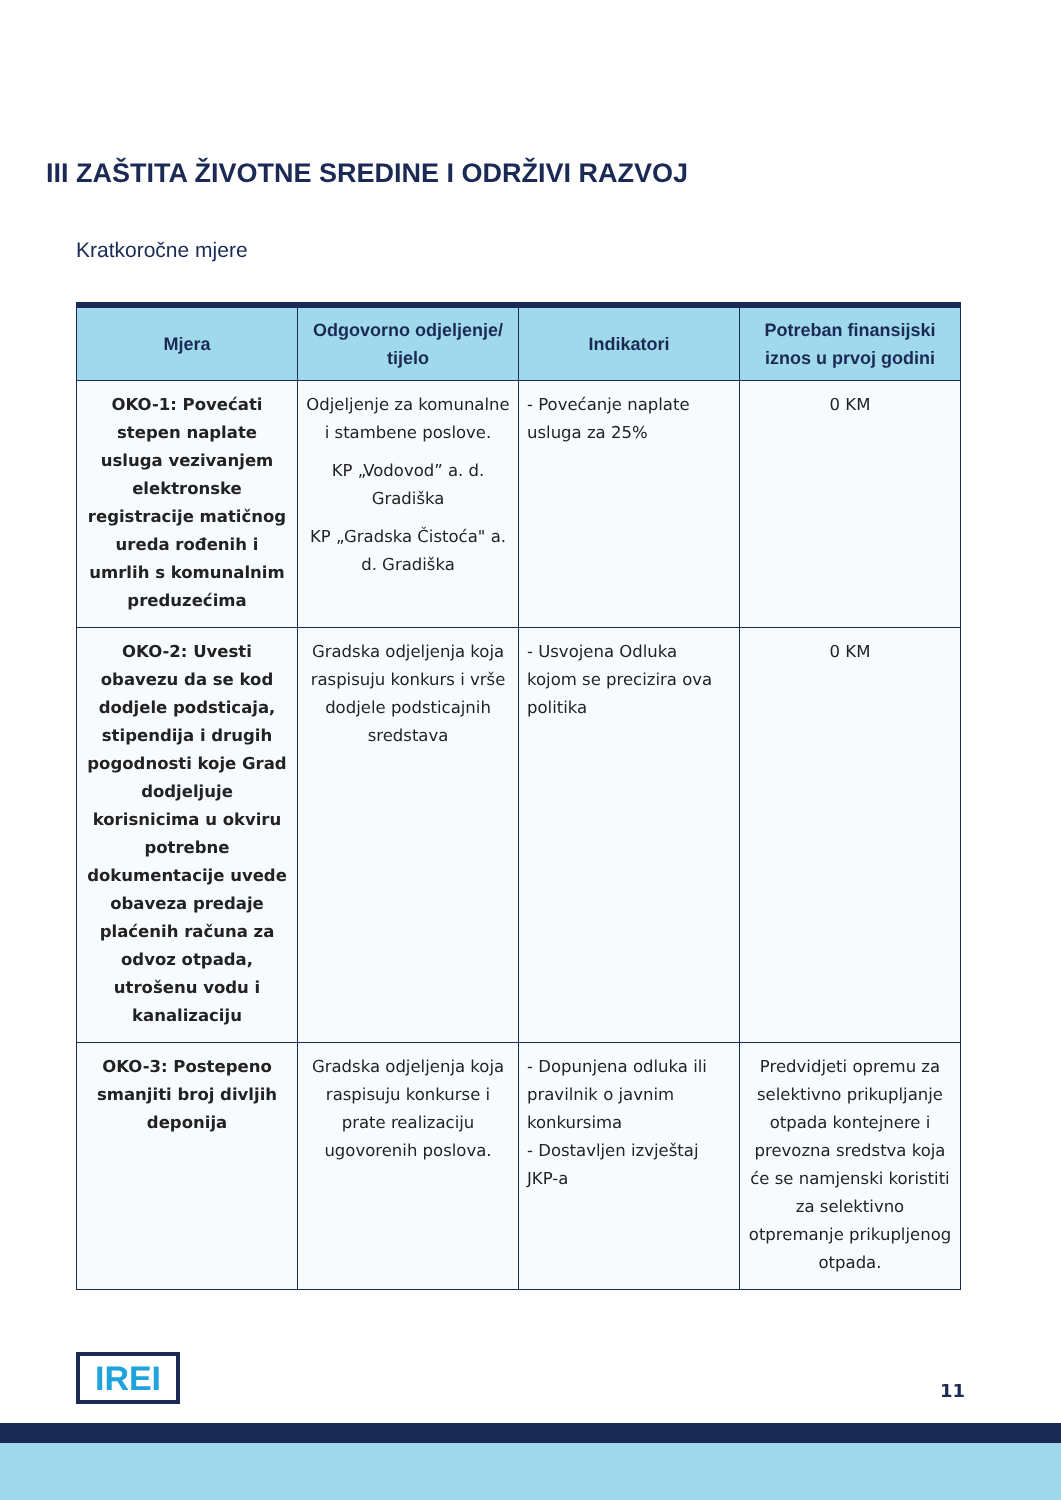III ZAŠTITA ŽIVOTNE SREDINE I ODRŽIVI RAZVOJ
Kratkoročne mjere
| Mjera | Odgovorno odjeljenje/ tijelo | Indikatori | Potreban finansijski iznos u prvoj godini |
| --- | --- | --- | --- |
| OKO-1: Povećati stepen naplate usluga vezivanjem elektronske registracije matičnog ureda rođenih i umrlih s komunalnim preduzećima | Odjeljenje za komunalne i stambene poslove. KP „Vodovod” a. d. Gradiška KP „Gradska Čistoća" a. d. Gradiška | - Povećanje naplate usluga za 25% | 0 KM |
| OKO-2: Uvesti obavezu da se kod dodjele podsticaja, stipendija i drugih pogodnosti koje Grad dodjeljuje korisnicima u okviru potrebne dokumentacije uvede obaveza predaje plaćenih računa za odvoz otpada, utrošenu vodu i kanalizaciju | Gradska odjeljenja koja raspisuju konkurs i vrše dodjele podsticajnih sredstava | - Usvojena Odluka kojom se precizira ova politika | 0 KM |
| OKO-3: Postepeno smanjiti broj divljih deponija | Gradska odjeljenja koja raspisuju konkurse i prate realizaciju ugovorenih poslova. | - Dopunjena odluka ili pravilnik o javnim konkursima - Dostavljen izvještaj JKP-a | Predvidjeti opremu za selektivno prikupljanje otpada kontejnere i prevozna sredstva koja će se namjenski koristiti za selektivno otpremanje prikupljenog otpada. |
IREI 11